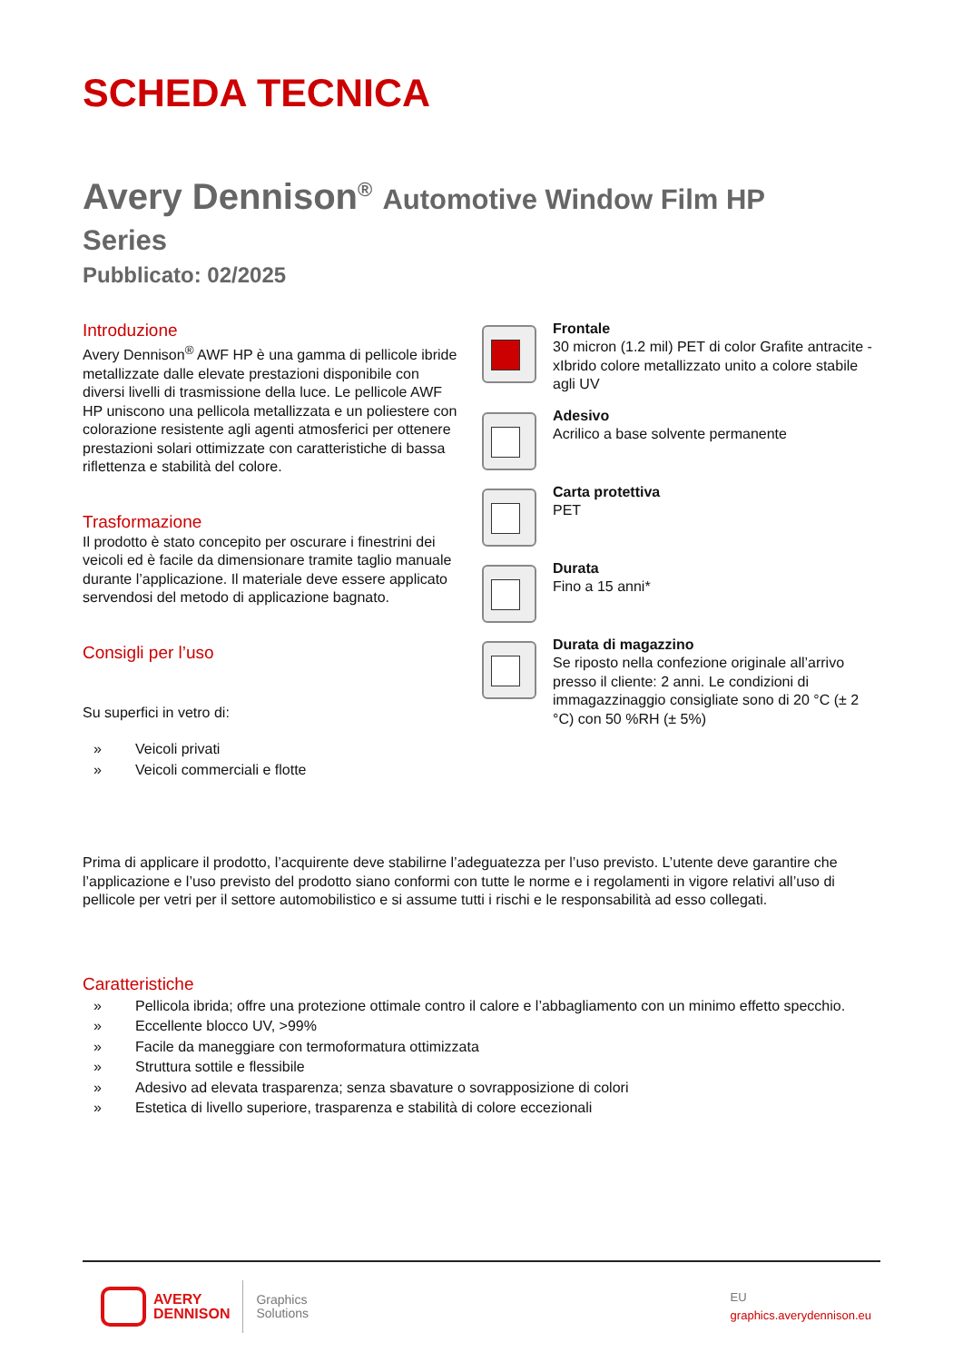SCHEDA TECNICA
Avery Dennison<sup>®</sup> Automotive Window Film HP
Series
Pubblicato: 02/2025
Introduzione
Avery Dennison<sup>®</sup> AWF HP è una gamma di pellicole ibride metallizzate dalle elevate prestazioni disponibile con diversi livelli di trasmissione della luce. Le pellicole AWF HP uniscono una pellicola metallizzata e un poliestere con colorazione resistente agli agenti atmosferici per ottenere prestazioni solari ottimizzate con caratteristiche di bassa riflettenza e stabilità del colore.
Trasformazione
Il prodotto è stato concepito per oscurare i finestrini dei veicoli ed è facile da dimensionare tramite taglio manuale durante l’applicazione. Il materiale deve essere applicato servendosi del metodo di applicazione bagnato.
Consigli per l’uso
Su superfici in vetro di:
» Veicoli privati
» Veicoli commerciali e flotte
Frontale
30 micron (1.2 mil) PET di color Grafite antracite - xIbrido colore metallizzato unito a colore stabile agli UV
Adesivo
Acrilico a base solvente permanente
Carta protettiva
PET
Durata
Fino a 15 anni*
Durata di magazzino
Se riposto nella confezione originale all’arrivo presso il cliente: 2 anni. Le condizioni di immagazzinaggio consigliate sono di 20 °C (± 2 °C) con 50 %RH (± 5%)
Prima di applicare il prodotto, l’acquirente deve stabilirne l’adeguatezza per l’uso previsto. L’utente deve garantire che l’applicazione e l’uso previsto del prodotto siano conformi con tutte le norme e i regolamenti in vigore relativi all’uso di pellicole per vetri per il settore automobilistico e si assume tutti i rischi e le responsabilità ad esso collegati.
Caratteristiche
» Pellicola ibrida; offre una protezione ottimale contro il calore e l’abbagliamento con un minimo effetto specchio.
» Eccellente blocco UV, >99%
» Facile da maneggiare con termoformatura ottimizzata
» Struttura sottile e flessibile
» Adesivo ad elevata trasparenza; senza sbavature o sovrapposizione di colori
» Estetica di livello superiore, trasparenza e stabilità di colore eccezionali
AVERY
DENNISON
Graphics
Solutions
EU
graphics.averydennison.eu